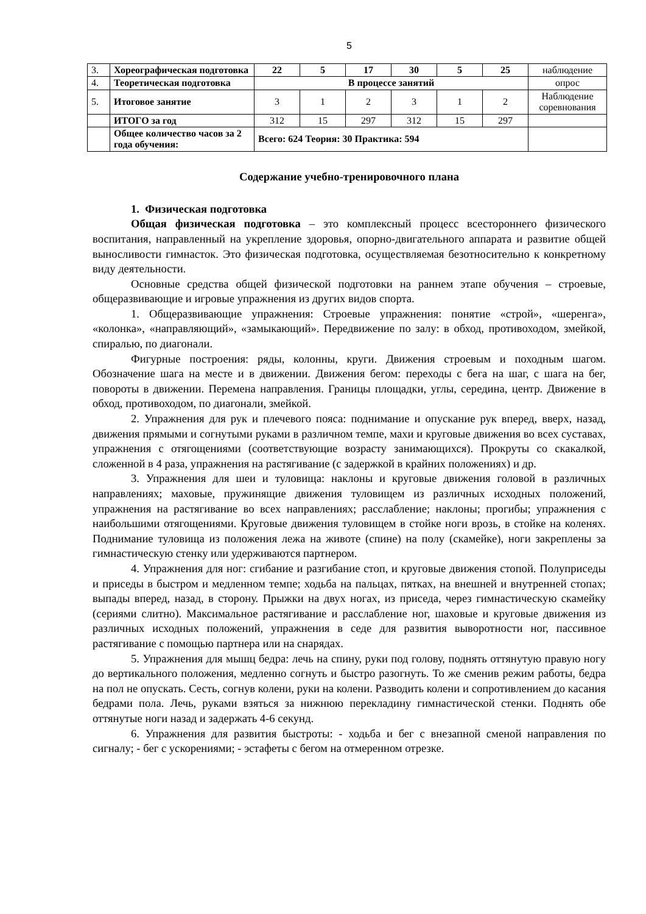5
| 3. | Хореографическая подготовка | 22 | 5 | 17 | 30 | 5 | 25 | наблюдение |
| 4. | Теоретическая подготовка | В процессе занятий | | | | | | опрос |
| 5. | Итоговое занятие | 3 | 1 | 2 | 3 | 1 | 2 | Наблюдение соревнования |
| | ИТОГО за год | 312 | 15 | 297 | 312 | 15 | 297 | |
| | Общее количество часов за 2 года обучения: | Всего: 624 Теория: 30 Практика: 594 | | | | | | |
Содержание учебно-тренировочного плана
1. Физическая подготовка
Общая физическая подготовка – это комплексный процесс всестороннего физического воспитания, направленный на укрепление здоровья, опорно-двигательного аппарата и развитие общей выносливости гимнасток. Это физическая подготовка, осуществляемая безотносительно к конкретному виду деятельности.
Основные средства общей физической подготовки на раннем этапе обучения – строевые, общеразвивающие и игровые упражнения из других видов спорта.
1. Общеразвивающие упражнения: Строевые упражнения: понятие «строй», «шеренга», «колонка», «направляющий», «замыкающий». Передвижение по залу: в обход, противоходом, змейкой, спиралью, по диагонали.
Фигурные построения: ряды, колонны, круги. Движения строевым и походным шагом. Обозначение шага на месте и в движении. Движения бегом: переходы с бега на шаг, с шага на бег, повороты в движении. Перемена направления. Границы площадки, углы, середина, центр. Движение в обход, противоходом, по диагонали, змейкой.
2. Упражнения для рук и плечевого пояса: поднимание и опускание рук вперед, вверх, назад, движения прямыми и согнутыми руками в различном темпе, махи и круговые движения во всех суставах, упражнения с отягощениями (соответствующие возрасту занимающихся). Прокруты со скакалкой, сложенной в 4 раза, упражнения на растягивание (с задержкой в крайних положениях) и др.
3. Упражнения для шеи и туловища: наклоны и круговые движения головой в различных направлениях; маховые, пружинящие движения туловищем из различных исходных положений, упражнения на растягивание во всех направлениях; расслабление; наклоны; прогибы; упражнения с наибольшими отягощениями. Круговые движения туловищем в стойке ноги врозь, в стойке на коленях. Поднимание туловища из положения лежа на животе (спине) на полу (скамейке), ноги закреплены за гимнастическую стенку или удерживаются партнером.
4. Упражнения для ног: сгибание и разгибание стоп, и круговые движения стопой. Полуприседы и приседы в быстром и медленном темпе; ходьба на пальцах, пятках, на внешней и внутренней стопах; выпады вперед, назад, в сторону. Прыжки на двух ногах, из приседа, через гимнастическую скамейку (сериями слитно). Максимальное растягивание и расслабление ног, шаховые и круговые движения из различных исходных положений, упражнения в седе для развития выворотности ног, пассивное растягивание с помощью партнера или на снарядах.
5. Упражнения для мышц бедра: лечь на спину, руки под голову, поднять оттянутую правую ногу до вертикального положения, медленно согнуть и быстро разогнуть. То же сменив режим работы, бедра на пол не опускать. Сесть, согнув колени, руки на колени. Разводить колени и сопротивлением до касания бедрами пола. Лечь, руками взяться за нижнюю перекладину гимнастической стенки. Поднять обе оттянутые ноги назад и задержать 4-6 секунд.
6. Упражнения для развития быстроты: - ходьба и бег с внезапной сменой направления по сигналу; - бег с ускорениями; - эстафеты с бегом на отмеренном отрезке.